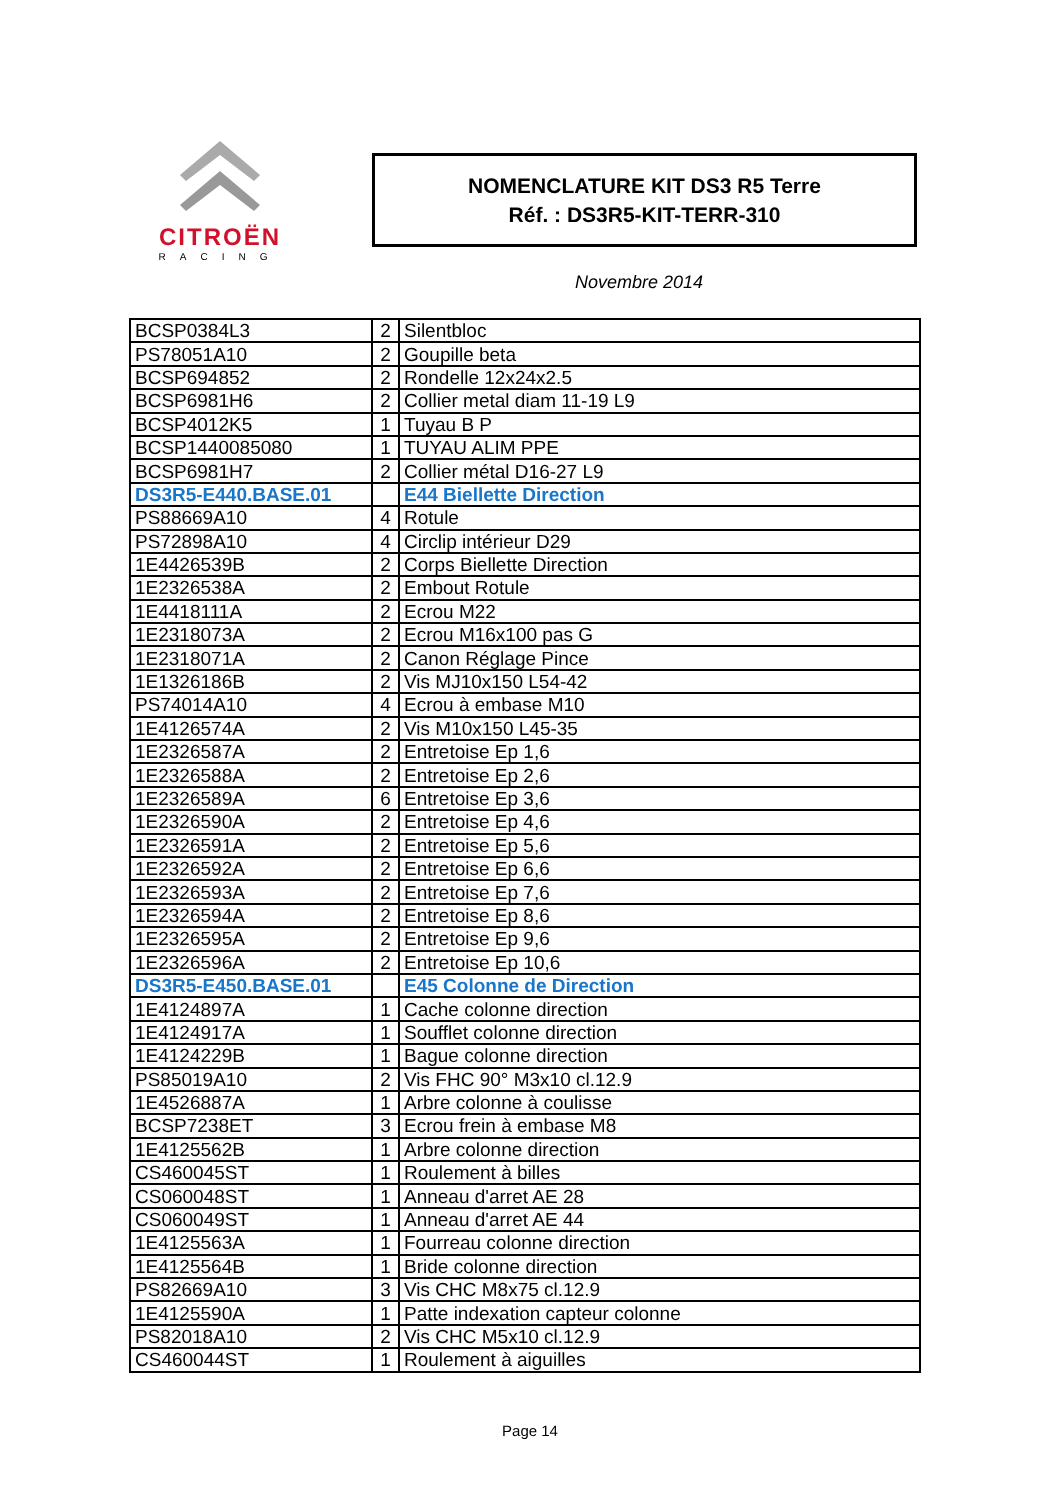CITROËN
RACING
NOMENCLATURE KIT DS3 R5 Terre
Réf. : DS3R5-KIT-TERR-310
Novembre 2014
| BCSP0384L3 | 2 | Silentbloc |
| PS78051A10 | 2 | Goupille beta |
| BCSP694852 | 2 | Rondelle 12x24x2.5 |
| BCSP6981H6 | 2 | Collier metal diam 11-19 L9 |
| BCSP4012K5 | 1 | Tuyau B P |
| BCSP1440085080 | 1 | TUYAU ALIM PPE |
| BCSP6981H7 | 2 | Collier métal D16-27 L9 |
| DS3R5-E440.BASE.01 | | E44 Biellette Direction |
| PS88669A10 | 4 | Rotule |
| PS72898A10 | 4 | Circlip intérieur D29 |
| 1E4426539B | 2 | Corps Biellette Direction |
| 1E2326538A | 2 | Embout Rotule |
| 1E4418111A | 2 | Ecrou M22 |
| 1E2318073A | 2 | Ecrou M16x100 pas G |
| 1E2318071A | 2 | Canon Réglage Pince |
| 1E1326186B | 2 | Vis MJ10x150 L54-42 |
| PS74014A10 | 4 | Ecrou à embase M10 |
| 1E4126574A | 2 | Vis M10x150 L45-35 |
| 1E2326587A | 2 | Entretoise Ep 1,6 |
| 1E2326588A | 2 | Entretoise Ep 2,6 |
| 1E2326589A | 6 | Entretoise Ep 3,6 |
| 1E2326590A | 2 | Entretoise Ep 4,6 |
| 1E2326591A | 2 | Entretoise Ep 5,6 |
| 1E2326592A | 2 | Entretoise Ep 6,6 |
| 1E2326593A | 2 | Entretoise Ep 7,6 |
| 1E2326594A | 2 | Entretoise Ep 8,6 |
| 1E2326595A | 2 | Entretoise Ep 9,6 |
| 1E2326596A | 2 | Entretoise Ep 10,6 |
| DS3R5-E450.BASE.01 | | E45 Colonne de Direction |
| 1E4124897A | 1 | Cache colonne direction |
| 1E4124917A | 1 | Soufflet colonne direction |
| 1E4124229B | 1 | Bague colonne direction |
| PS85019A10 | 2 | Vis FHC 90° M3x10 cl.12.9 |
| 1E4526887A | 1 | Arbre colonne à coulisse |
| BCSP7238ET | 3 | Ecrou frein à embase M8 |
| 1E4125562B | 1 | Arbre colonne direction |
| CS460045ST | 1 | Roulement à billes |
| CS060048ST | 1 | Anneau d'arret AE 28 |
| CS060049ST | 1 | Anneau d'arret AE 44 |
| 1E4125563A | 1 | Fourreau colonne direction |
| 1E4125564B | 1 | Bride colonne direction |
| PS82669A10 | 3 | Vis CHC M8x75 cl.12.9 |
| 1E4125590A | 1 | Patte indexation capteur colonne |
| PS82018A10 | 2 | Vis CHC M5x10 cl.12.9 |
| CS460044ST | 1 | Roulement à aiguilles |
Page 14